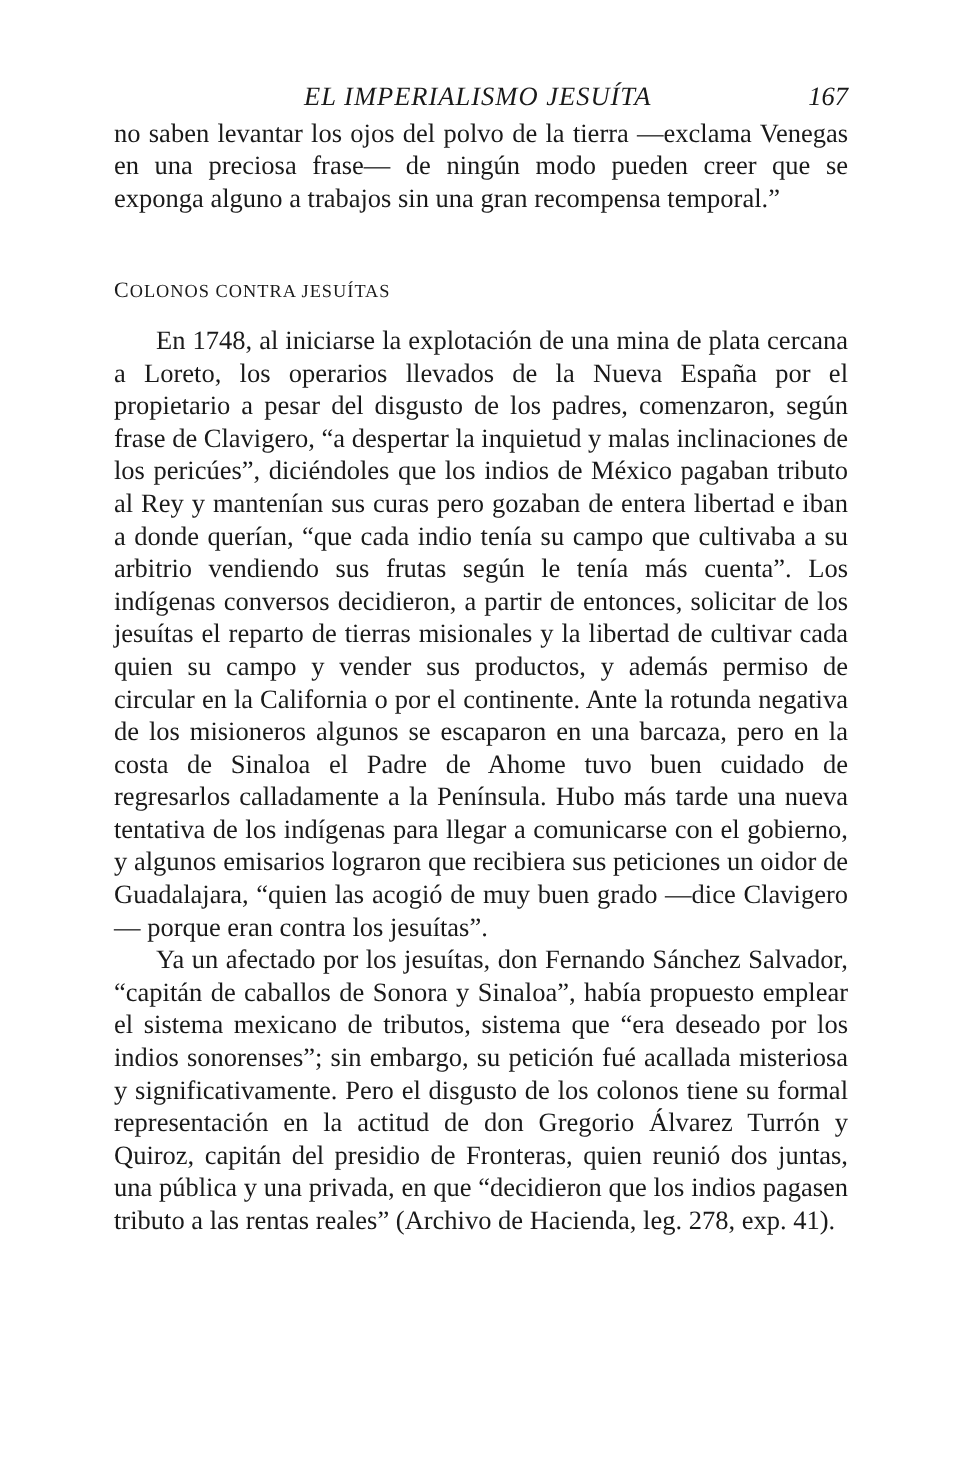EL IMPERIALISMO JESUÍTA 167
no saben levantar los ojos del polvo de la tierra —exclama Venegas en una preciosa frase— de ningún modo pueden creer que se exponga alguno a trabajos sin una gran recompensa temporal.”
COLONOS CONTRA JESUÍTAS
En 1748, al iniciarse la explotación de una mina de plata cercana a Loreto, los operarios llevados de la Nueva España por el propietario a pesar del disgusto de los padres, comenzaron, según frase de Clavigero, “a despertar la inquietud y malas inclinaciones de los pericúes”, diciéndoles que los indios de México pagaban tributo al Rey y mantenían sus curas pero gozaban de entera libertad e iban a donde querían, “que cada indio tenía su campo que cultivaba a su arbitrio vendiendo sus frutas según le tenía más cuenta”. Los indígenas conversos decidieron, a partir de entonces, solicitar de los jesuítas el reparto de tierras misionales y la libertad de cultivar cada quien su campo y vender sus productos, y además permiso de circular en la California o por el continente. Ante la rotunda negativa de los misioneros algunos se escaparon en una barcaza, pero en la costa de Sinaloa el Padre de Ahome tuvo buen cuidado de regresarlos calladamente a la Península. Hubo más tarde una nueva tentativa de los indígenas para llegar a comunicarse con el gobierno, y algunos emisarios lograron que recibiera sus peticiones un oidor de Guadalajara, “quien las acogió de muy buen grado —dice Clavigero— porque eran contra los jesuítas”.
Ya un afectado por los jesuítas, don Fernando Sánchez Salvador, “capitán de caballos de Sonora y Sinaloa”, había propuesto emplear el sistema mexicano de tributos, sistema que “era deseado por los indios sonorenses”; sin embargo, su petición fué acallada misteriosa y significativamente. Pero el disgusto de los colonos tiene su formal representación en la actitud de don Gregorio Álvarez Turrón y Quiroz, capitán del presidio de Fronteras, quien reunió dos juntas, una pública y una privada, en que “decidieron que los indios pagasen tributo a las rentas reales” (Archivo de Hacienda, leg. 278, exp. 41).